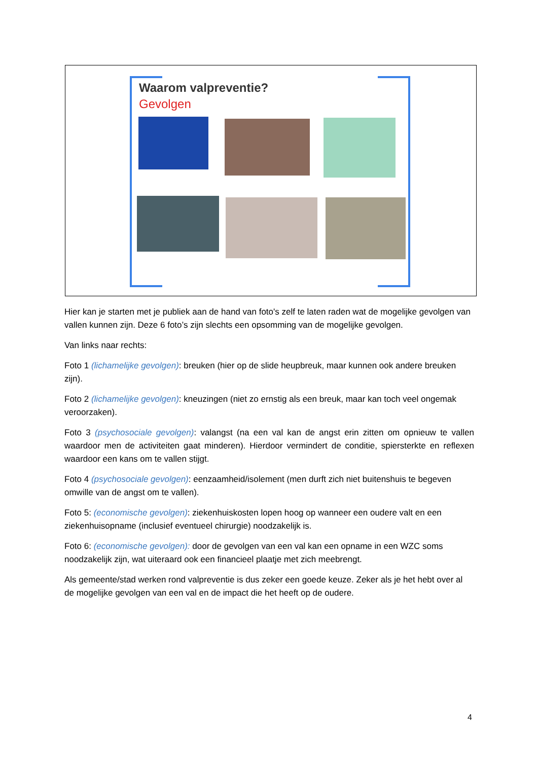Waarom valpreventie?
Gevolgen
Hier kan je starten met je publiek aan de hand van foto's zelf te laten raden wat de mogelijke gevolgen van vallen kunnen zijn. Deze 6 foto’s zijn slechts een opsomming van de mogelijke gevolgen.
Van links naar rechts:
Foto 1 (lichamelijke gevolgen): breuken (hier op de slide heupbreuk, maar kunnen ook andere breuken zijn).
Foto 2 (lichamelijke gevolgen): kneuzingen (niet zo ernstig als een breuk, maar kan toch veel ongemak veroorzaken).
Foto 3 (psychosociale gevolgen): valangst (na een val kan de angst erin zitten om opnieuw te vallen waardoor men de activiteiten gaat minderen). Hierdoor vermindert de conditie, spiersterkte en reflexen waardoor een kans om te vallen stijgt.
Foto 4 (psychosociale gevolgen): eenzaamheid/isolement (men durft zich niet buitenshuis te begeven omwille van de angst om te vallen).
Foto 5: (economische gevolgen): ziekenhuiskosten lopen hoog op wanneer een oudere valt en een ziekenhuisopname (inclusief eventueel chirurgie) noodzakelijk is.
Foto 6: (economische gevolgen): door de gevolgen van een val kan een opname in een WZC soms noodzakelijk zijn, wat uiteraard ook een financieel plaatje met zich meebrengt.
Als gemeente/stad werken rond valpreventie is dus zeker een goede keuze. Zeker als je het hebt over al de mogelijke gevolgen van een val en de impact die het heeft op de oudere.
4